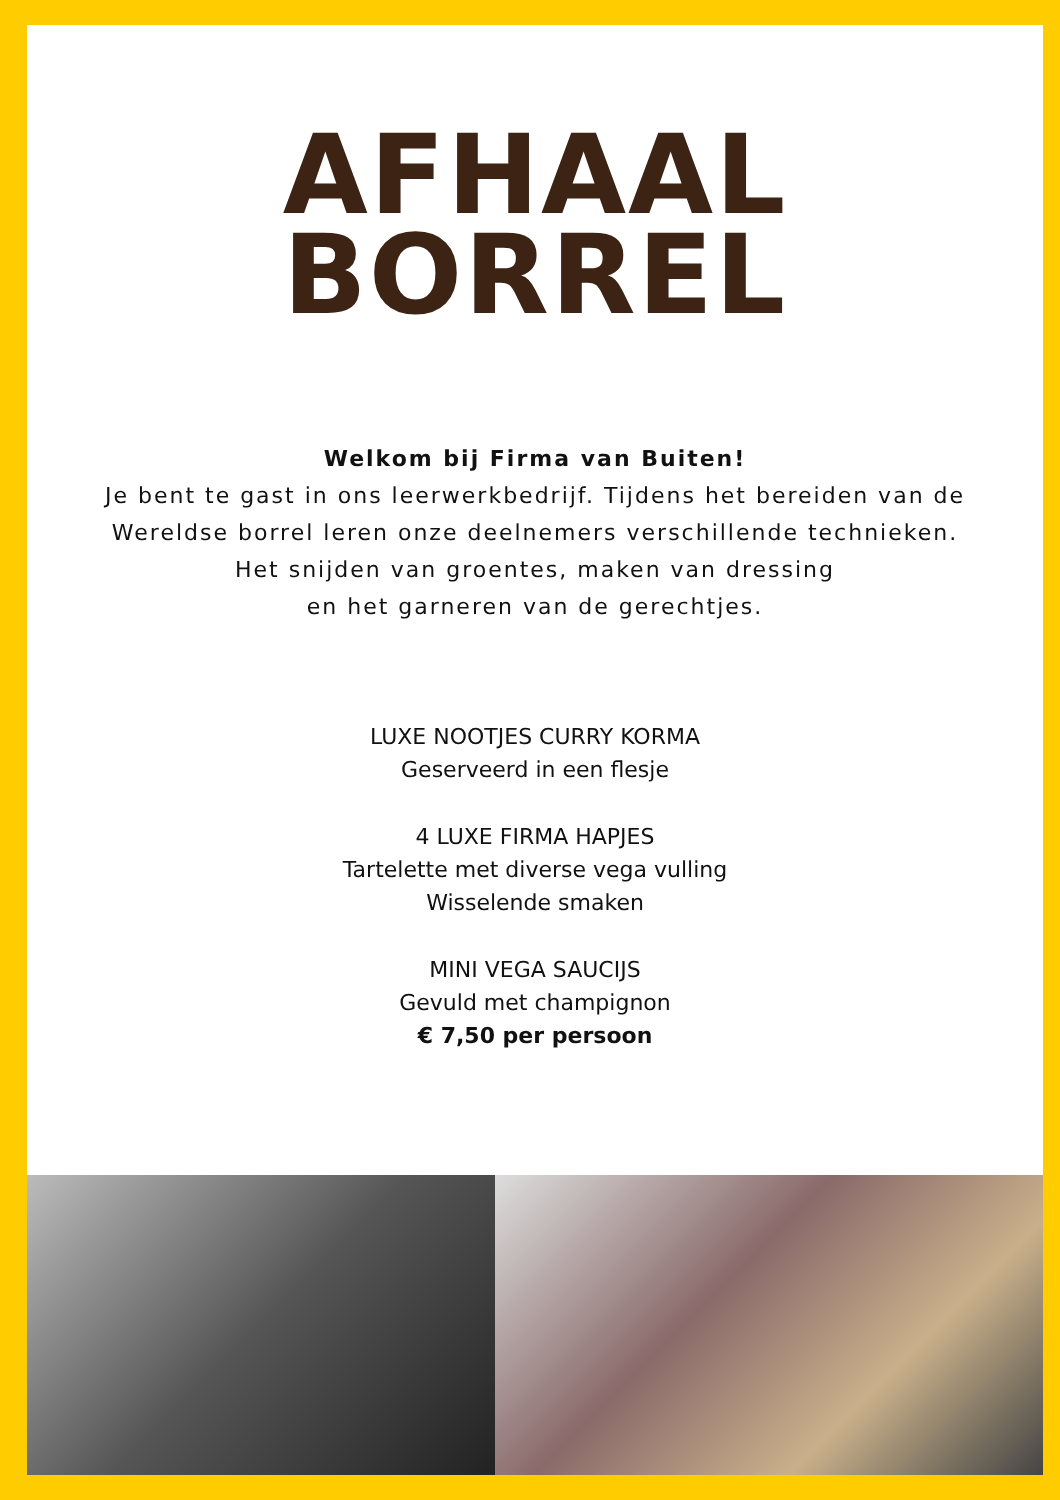AFHAAL
BORREL
Welkom bij Firma van Buiten!
Je bent te gast in ons leerwerkbedrijf. Tijdens het bereiden van de
Wereldse borrel leren onze deelnemers verschillende technieken.
Het snijden van groentes, maken van dressing
en het garneren van de gerechtjes.
LUXE NOOTJES CURRY KORMA
Geserveerd in een flesje
4 LUXE FIRMA HAPJES
Tartelette met diverse vega vulling
Wisselende smaken
MINI VEGA SAUCIJS
Gevuld met champignon
€ 7,50 per persoon